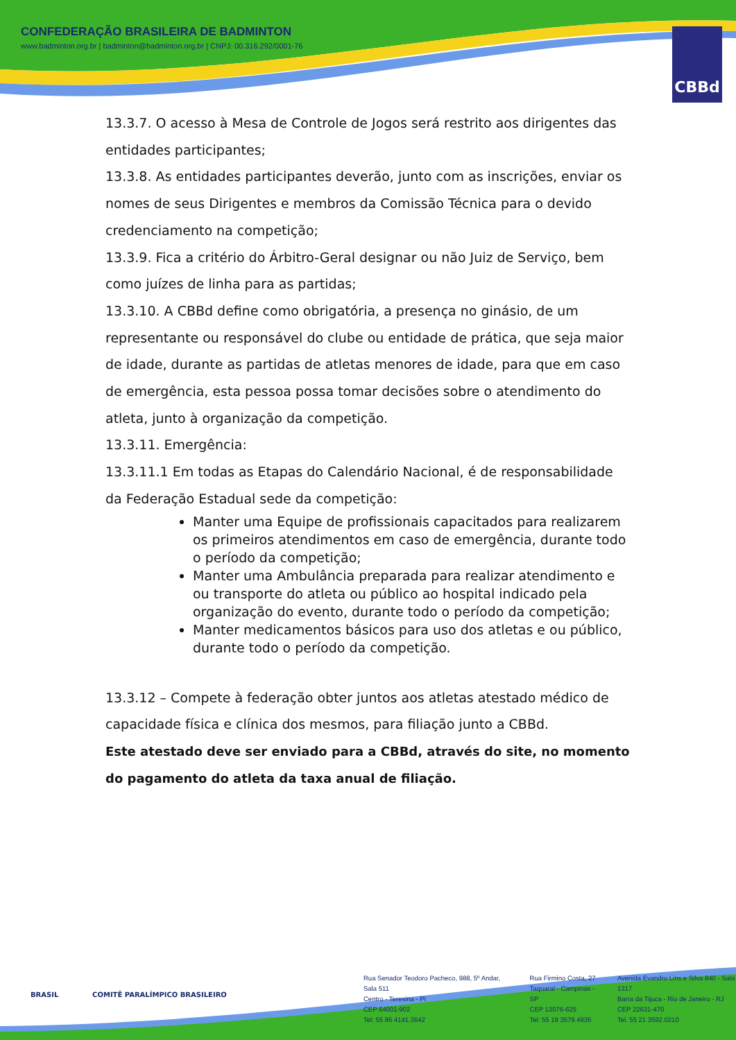CONFEDERAÇÃO BRASILEIRA DE BADMINTON
www.badminton.org.br | badminton@badminton.org.br | CNPJ: 00.316.292/0001-76
CBBd
13.3.7. O acesso à Mesa de Controle de Jogos será restrito aos dirigentes das entidades participantes;
13.3.8. As entidades participantes deverão, junto com as inscrições, enviar os nomes de seus Dirigentes e membros da Comissão Técnica para o devido credenciamento na competição;
13.3.9. Fica a critério do Árbitro-Geral designar ou não Juiz de Serviço, bem como juízes de linha para as partidas;
13.3.10. A CBBd define como obrigatória, a presença no ginásio, de um representante ou responsável do clube ou entidade de prática, que seja maior de idade, durante as partidas de atletas menores de idade, para que em caso de emergência, esta pessoa possa tomar decisões sobre o atendimento do atleta, junto à organização da competição.
13.3.11. Emergência:
13.3.11.1 Em todas as Etapas do Calendário Nacional, é de responsabilidade da Federação Estadual sede da competição:
Manter uma Equipe de profissionais capacitados para realizarem os primeiros atendimentos em caso de emergência, durante todo o período da competição;
Manter uma Ambulância preparada para realizar atendimento e ou transporte do atleta ou público ao hospital indicado pela organização do evento, durante todo o período da competição;
Manter medicamentos básicos para uso dos atletas e ou público, durante todo o período da competição.
13.3.12 – Compete à federação obter juntos aos atletas atestado médico de capacidade física e clínica dos mesmos, para filiação junto a CBBd.
Este atestado deve ser enviado para a CBBd, através do site, no momento do pagamento do atleta da taxa anual de filiação.
BRASIL COMITÊ PARALÍMPICO BRASILEIRO
Rua Senador Teodoro Pacheco, 988, 5º Andar, Sala 511
Centro - Teresina - PI
CEP 64001-902
Tel: 55 86 4141.3642
Rua Firmino Costa, 27
Taquaral - Campinas - SP
CEP 13076-625
Tel: 55 19 3579.4936
Avenida Evandro Lins e Silva 840 - Sala 1317
Barra da Tijuca - Rio de Janeiro - RJ
CEP 22631-470
Tel. 55 21 3592.0210